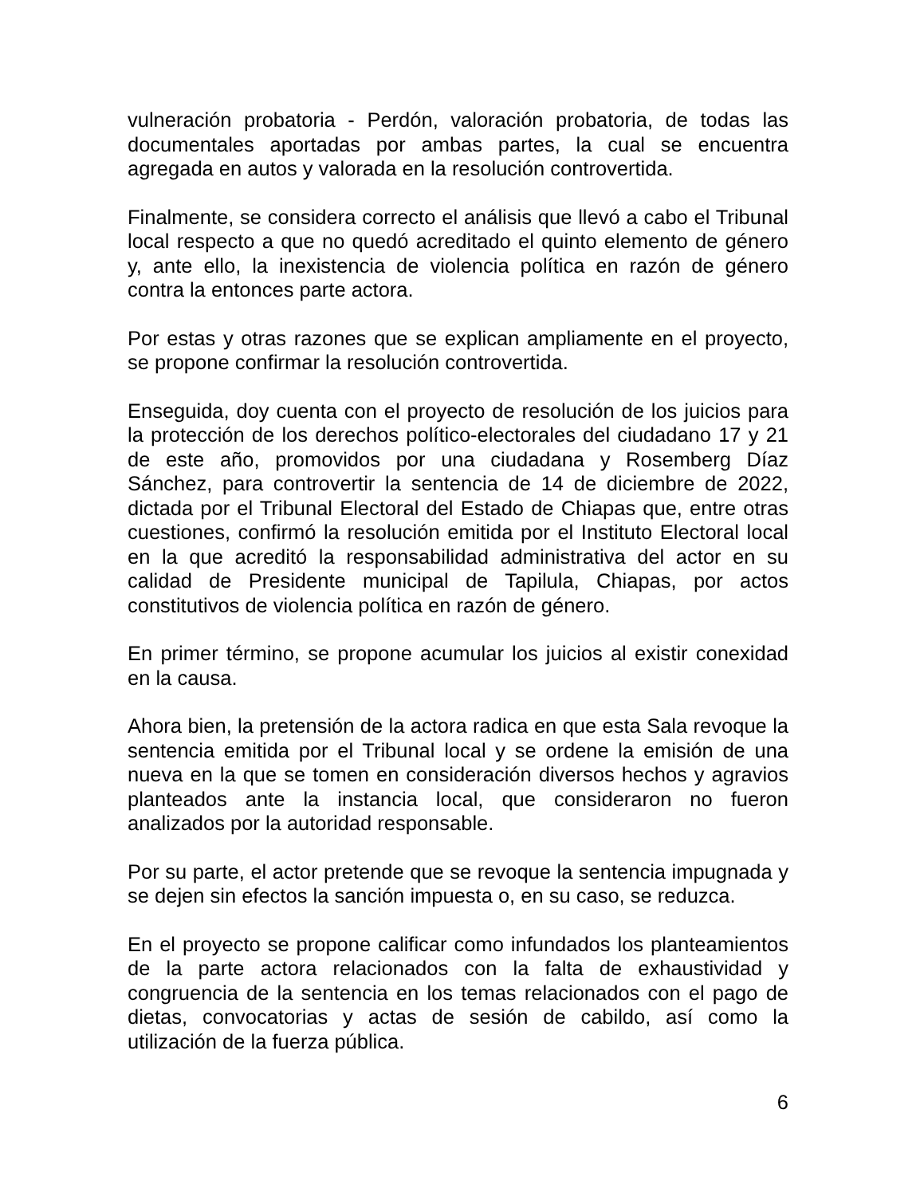vulneración probatoria - Perdón, valoración probatoria, de todas las documentales aportadas por ambas partes, la cual se encuentra agregada en autos y valorada en la resolución controvertida.
Finalmente, se considera correcto el análisis que llevó a cabo el Tribunal local respecto a que no quedó acreditado el quinto elemento de género y, ante ello, la inexistencia de violencia política en razón de género contra la entonces parte actora.
Por estas y otras razones que se explican ampliamente en el proyecto, se propone confirmar la resolución controvertida.
Enseguida, doy cuenta con el proyecto de resolución de los juicios para la protección de los derechos político-electorales del ciudadano 17 y 21 de este año, promovidos por una ciudadana y Rosemberg Díaz Sánchez, para controvertir la sentencia de 14 de diciembre de 2022, dictada por el Tribunal Electoral del Estado de Chiapas que, entre otras cuestiones, confirmó la resolución emitida por el Instituto Electoral local en la que acreditó la responsabilidad administrativa del actor en su calidad de Presidente municipal de Tapilula, Chiapas, por actos constitutivos de violencia política en razón de género.
En primer término, se propone acumular los juicios al existir conexidad en la causa.
Ahora bien, la pretensión de la actora radica en que esta Sala revoque la sentencia emitida por el Tribunal local y se ordene la emisión de una nueva en la que se tomen en consideración diversos hechos y agravios planteados ante la instancia local, que consideraron no fueron analizados por la autoridad responsable.
Por su parte, el actor pretende que se revoque la sentencia impugnada y se dejen sin efectos la sanción impuesta o, en su caso, se reduzca.
En el proyecto se propone calificar como infundados los planteamientos de la parte actora relacionados con la falta de exhaustividad y congruencia de la sentencia en los temas relacionados con el pago de dietas, convocatorias y actas de sesión de cabildo, así como la utilización de la fuerza pública.
6